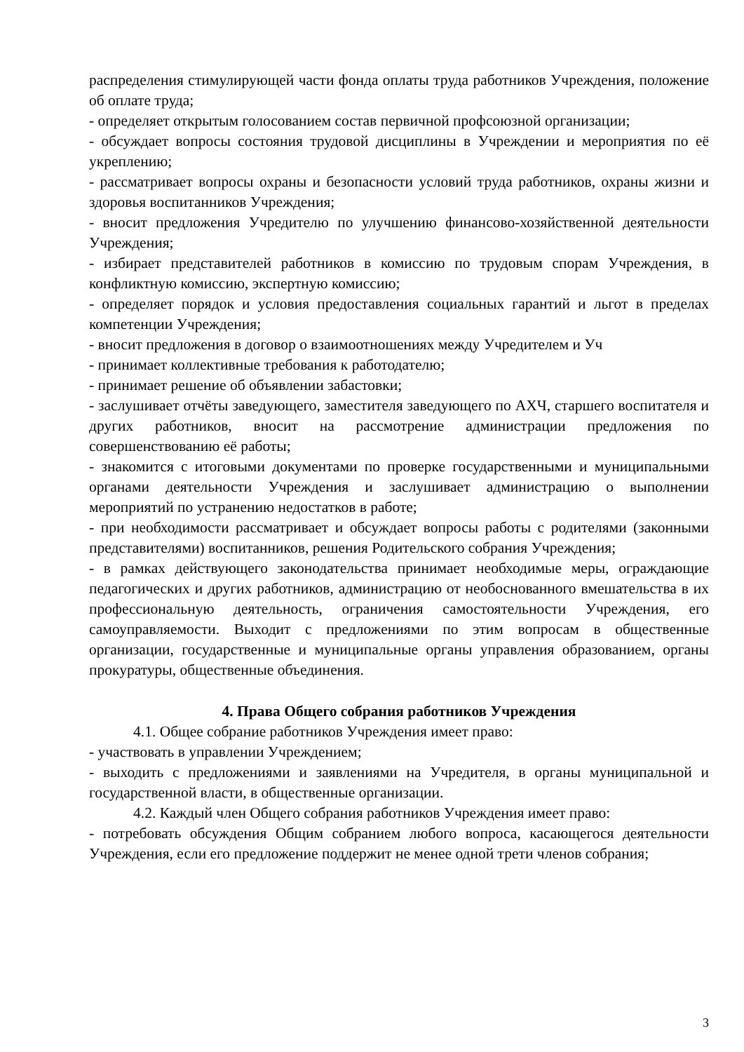распределения стимулирующей части фонда оплаты труда работников Учреждения, положение об оплате труда;
- определяет открытым голосованием состав первичной профсоюзной организации;
- обсуждает вопросы состояния трудовой дисциплины в Учреждении и мероприятия по её укреплению;
- рассматривает вопросы охраны и безопасности условий труда работников, охраны жизни и здоровья воспитанников Учреждения;
- вносит предложения Учредителю по улучшению финансово-хозяйственной деятельности Учреждения;
- избирает представителей работников в комиссию по трудовым спорам Учреждения, в конфликтную комиссию, экспертную комиссию;
- определяет порядок и условия предоставления социальных гарантий и льгот в пределах компетенции Учреждения;
- вносит предложения в договор о взаимоотношениях между Учредителем и Уч
- принимает коллективные требования к работодателю;
- принимает решение об объявлении забастовки;
- заслушивает отчёты заведующего, заместителя заведующего по АХЧ, старшего воспитателя и других работников, вносит на рассмотрение администрации предложения по совершенствованию её работы;
- знакомится с итоговыми документами по проверке государственными и муниципальными органами деятельности Учреждения и заслушивает администрацию о выполнении мероприятий по устранению недостатков в работе;
- при необходимости рассматривает и обсуждает вопросы работы с родителями (законными представителями) воспитанников, решения Родительского собрания Учреждения;
- в рамках действующего законодательства принимает необходимые меры, ограждающие педагогических и других работников, администрацию от необоснованного вмешательства в их профессиональную деятельность, ограничения самостоятельности Учреждения, его самоуправляемости. Выходит с предложениями по этим вопросам в общественные организации, государственные и муниципальные органы управления образованием, органы прокуратуры, общественные объединения.
4. Права Общего собрания работников Учреждения
4.1. Общее собрание работников Учреждения имеет право:
- участвовать в управлении Учреждением;
- выходить с предложениями и заявлениями на Учредителя, в органы муниципальной и государственной власти, в общественные организации.
4.2. Каждый член Общего собрания работников Учреждения имеет право:
- потребовать обсуждения Общим собранием любого вопроса, касающегося деятельности Учреждения, если его предложение поддержит не менее одной трети членов собрания;
3